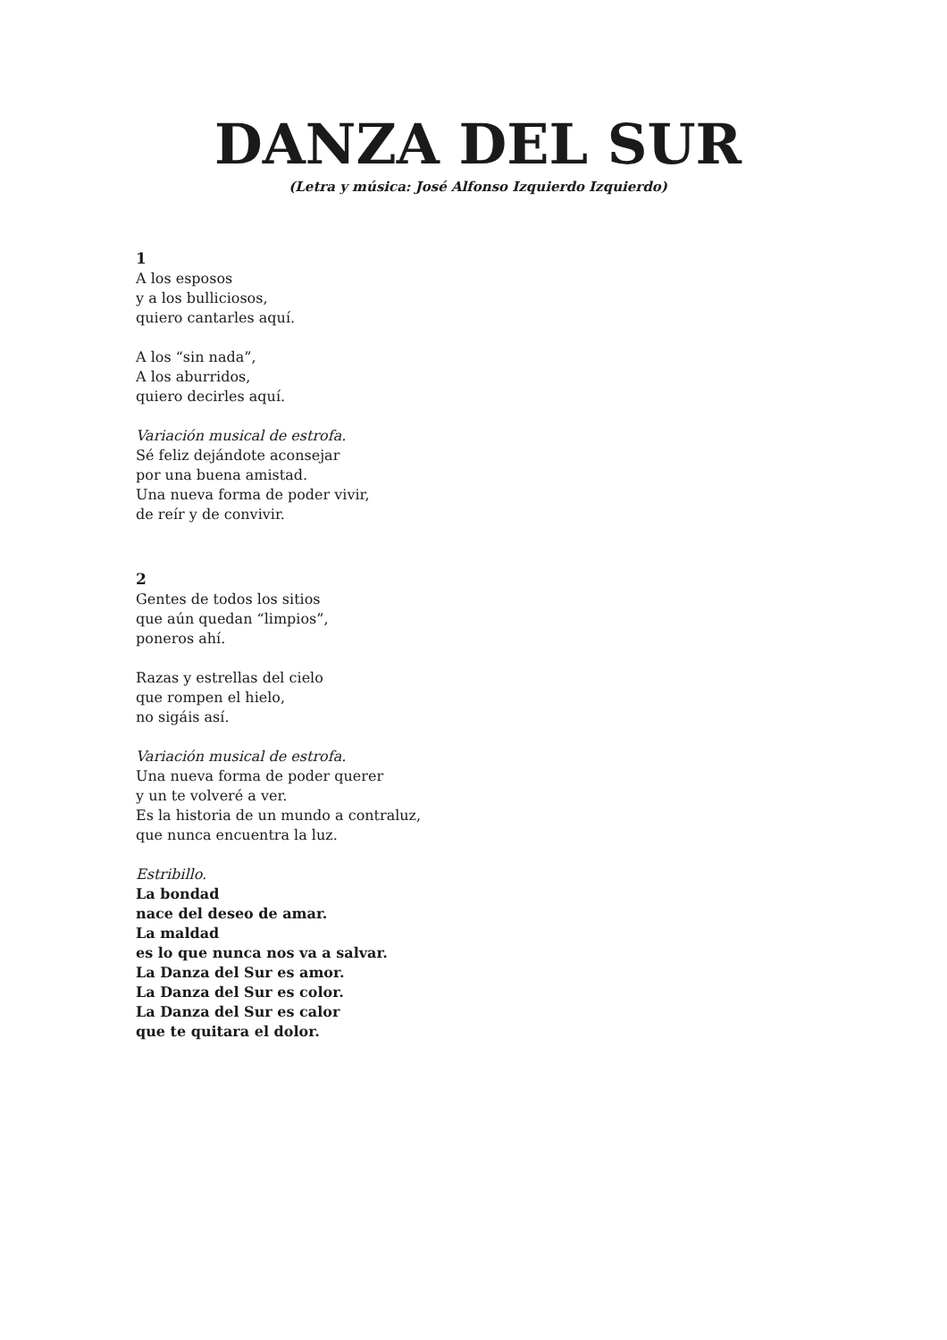DANZA DEL SUR
(Letra y música: José Alfonso Izquierdo Izquierdo)
1
A los esposos
y a los bulliciosos,
quiero cantarles aquí.
A los “sin nada”,
A los aburridos,
quiero decirles aquí.
Variación musical de estrofa.
Sé feliz dejándote aconsejar
por una buena amistad.
Una nueva forma de poder vivir,
de reír y de convivir.
2
Gentes de todos los sitios
que aún quedan “limpios”,
poneros ahí.
Razas y estrellas del cielo
que rompen el hielo,
no sigáis así.
Variación musical de estrofa.
Una nueva forma de poder querer
y un te volveré a ver.
Es la historia de un mundo a contraluz,
que nunca encuentra la luz.
Estribillo.
La bondad
nace del deseo de amar.
La maldad
es lo que nunca nos va a salvar.
La Danza del Sur es amor.
La Danza del Sur es color.
La Danza del Sur es calor
que te quitara el dolor.